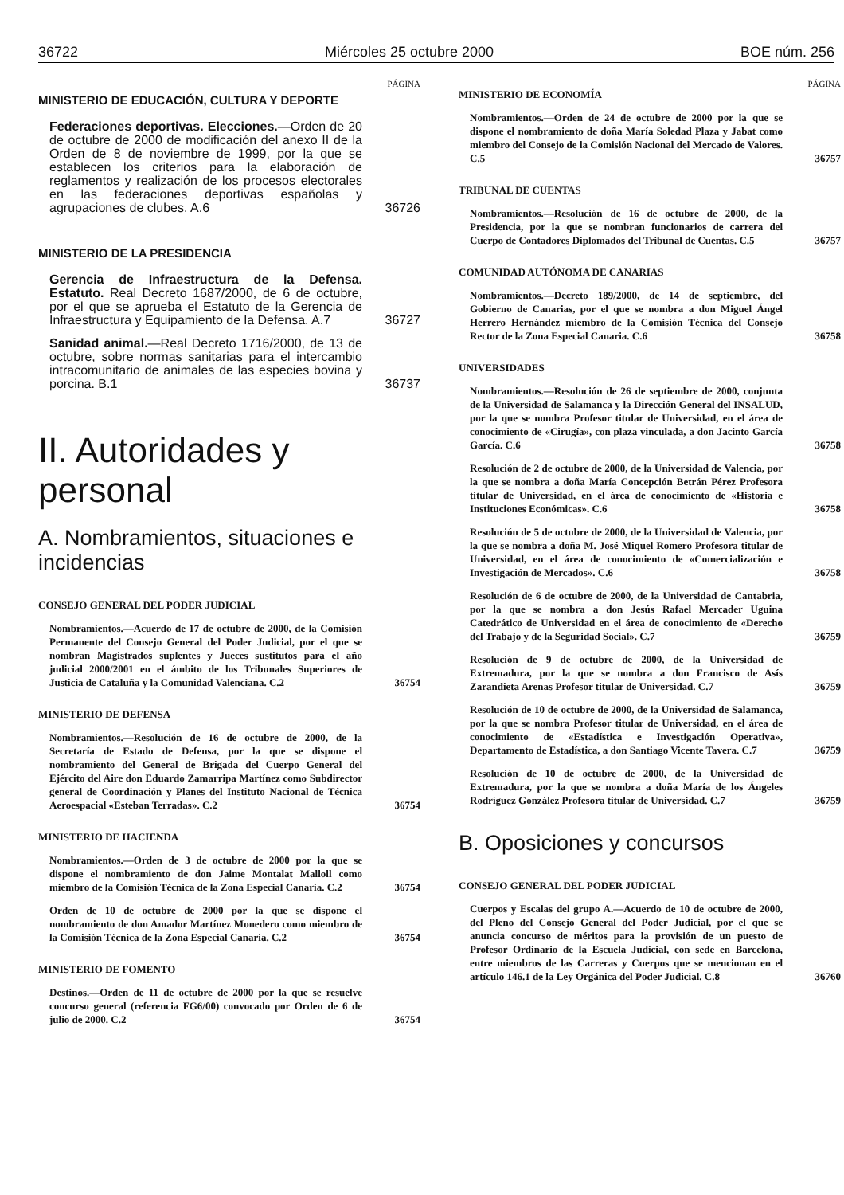36722 Miércoles 25 octubre 2000 BOE núm. 256
PÁGINA
MINISTERIO DE EDUCACIÓN, CULTURA Y DEPORTE
Federaciones deportivas. Elecciones.—Orden de 20 de octubre de 2000 de modificación del anexo II de la Orden de 8 de noviembre de 1999, por la que se establecen los criterios para la elaboración de reglamentos y realización de los procesos electorales en las federaciones deportivas españolas y agrupaciones de clubes. A.6
36726
MINISTERIO DE LA PRESIDENCIA
Gerencia de Infraestructura de la Defensa. Estatuto. Real Decreto 1687/2000, de 6 de octubre, por el que se aprueba el Estatuto de la Gerencia de Infraestructura y Equipamiento de la Defensa. A.7
36727
Sanidad animal.—Real Decreto 1716/2000, de 13 de octubre, sobre normas sanitarias para el intercambio intracomunitario de animales de las especies bovina y porcina. B.1
36737
II. Autoridades y personal
A. Nombramientos, situaciones e incidencias
CONSEJO GENERAL DEL PODER JUDICIAL
Nombramientos.—Acuerdo de 17 de octubre de 2000, de la Comisión Permanente del Consejo General del Poder Judicial, por el que se nombran Magistrados suplentes y Jueces sustitutos para el año judicial 2000/2001 en el ámbito de los Tribunales Superiores de Justicia de Cataluña y la Comunidad Valenciana. C.2
36754
MINISTERIO DE DEFENSA
Nombramientos.—Resolución de 16 de octubre de 2000, de la Secretaría de Estado de Defensa, por la que se dispone el nombramiento del General de Brigada del Cuerpo General del Ejército del Aire don Eduardo Zamarripa Martínez como Subdirector general de Coordinación y Planes del Instituto Nacional de Técnica Aeroespacial «Esteban Terradas». C.2
36754
MINISTERIO DE HACIENDA
Nombramientos.—Orden de 3 de octubre de 2000 por la que se dispone el nombramiento de don Jaime Montalat Malloll como miembro de la Comisión Técnica de la Zona Especial Canaria. C.2
36754
Orden de 10 de octubre de 2000 por la que se dispone el nombramiento de don Amador Martínez Monedero como miembro de la Comisión Técnica de la Zona Especial Canaria. C.2
36754
MINISTERIO DE FOMENTO
Destinos.—Orden de 11 de octubre de 2000 por la que se resuelve concurso general (referencia FG6/00) convocado por Orden de 6 de julio de 2000. C.2
36754
PÁGINA
MINISTERIO DE ECONOMÍA
Nombramientos.—Orden de 24 de octubre de 2000 por la que se dispone el nombramiento de doña María Soledad Plaza y Jabat como miembro del Consejo de la Comisión Nacional del Mercado de Valores. C.5
36757
TRIBUNAL DE CUENTAS
Nombramientos.—Resolución de 16 de octubre de 2000, de la Presidencia, por la que se nombran funcionarios de carrera del Cuerpo de Contadores Diplomados del Tribunal de Cuentas. C.5
36757
COMUNIDAD AUTÓNOMA DE CANARIAS
Nombramientos.—Decreto 189/2000, de 14 de septiembre, del Gobierno de Canarias, por el que se nombra a don Miguel Ángel Herrero Hernández miembro de la Comisión Técnica del Consejo Rector de la Zona Especial Canaria. C.6
36758
UNIVERSIDADES
Nombramientos.—Resolución de 26 de septiembre de 2000, conjunta de la Universidad de Salamanca y la Dirección General del INSALUD, por la que se nombra Profesor titular de Universidad, en el área de conocimiento de «Cirugía», con plaza vinculada, a don Jacinto García García. C.6
36758
Resolución de 2 de octubre de 2000, de la Universidad de Valencia, por la que se nombra a doña María Concepción Betrán Pérez Profesora titular de Universidad, en el área de conocimiento de «Historia e Instituciones Económicas». C.6
36758
Resolución de 5 de octubre de 2000, de la Universidad de Valencia, por la que se nombra a doña M. José Miquel Romero Profesora titular de Universidad, en el área de conocimiento de «Comercialización e Investigación de Mercados». C.6
36758
Resolución de 6 de octubre de 2000, de la Universidad de Cantabria, por la que se nombra a don Jesús Rafael Mercader Uguina Catedrático de Universidad en el área de conocimiento de «Derecho del Trabajo y de la Seguridad Social». C.7
36759
Resolución de 9 de octubre de 2000, de la Universidad de Extremadura, por la que se nombra a don Francisco de Asís Zarandieta Arenas Profesor titular de Universidad. C.7
36759
Resolución de 10 de octubre de 2000, de la Universidad de Salamanca, por la que se nombra Profesor titular de Universidad, en el área de conocimiento de «Estadística e Investigación Operativa», Departamento de Estadística, a don Santiago Vicente Tavera. C.7
36759
Resolución de 10 de octubre de 2000, de la Universidad de Extremadura, por la que se nombra a doña María de los Ángeles Rodríguez González Profesora titular de Universidad. C.7
36759
B. Oposiciones y concursos
CONSEJO GENERAL DEL PODER JUDICIAL
Cuerpos y Escalas del grupo A.—Acuerdo de 10 de octubre de 2000, del Pleno del Consejo General del Poder Judicial, por el que se anuncia concurso de méritos para la provisión de un puesto de Profesor Ordinario de la Escuela Judicial, con sede en Barcelona, entre miembros de las Carreras y Cuerpos que se mencionan en el artículo 146.1 de la Ley Orgánica del Poder Judicial. C.8
36760